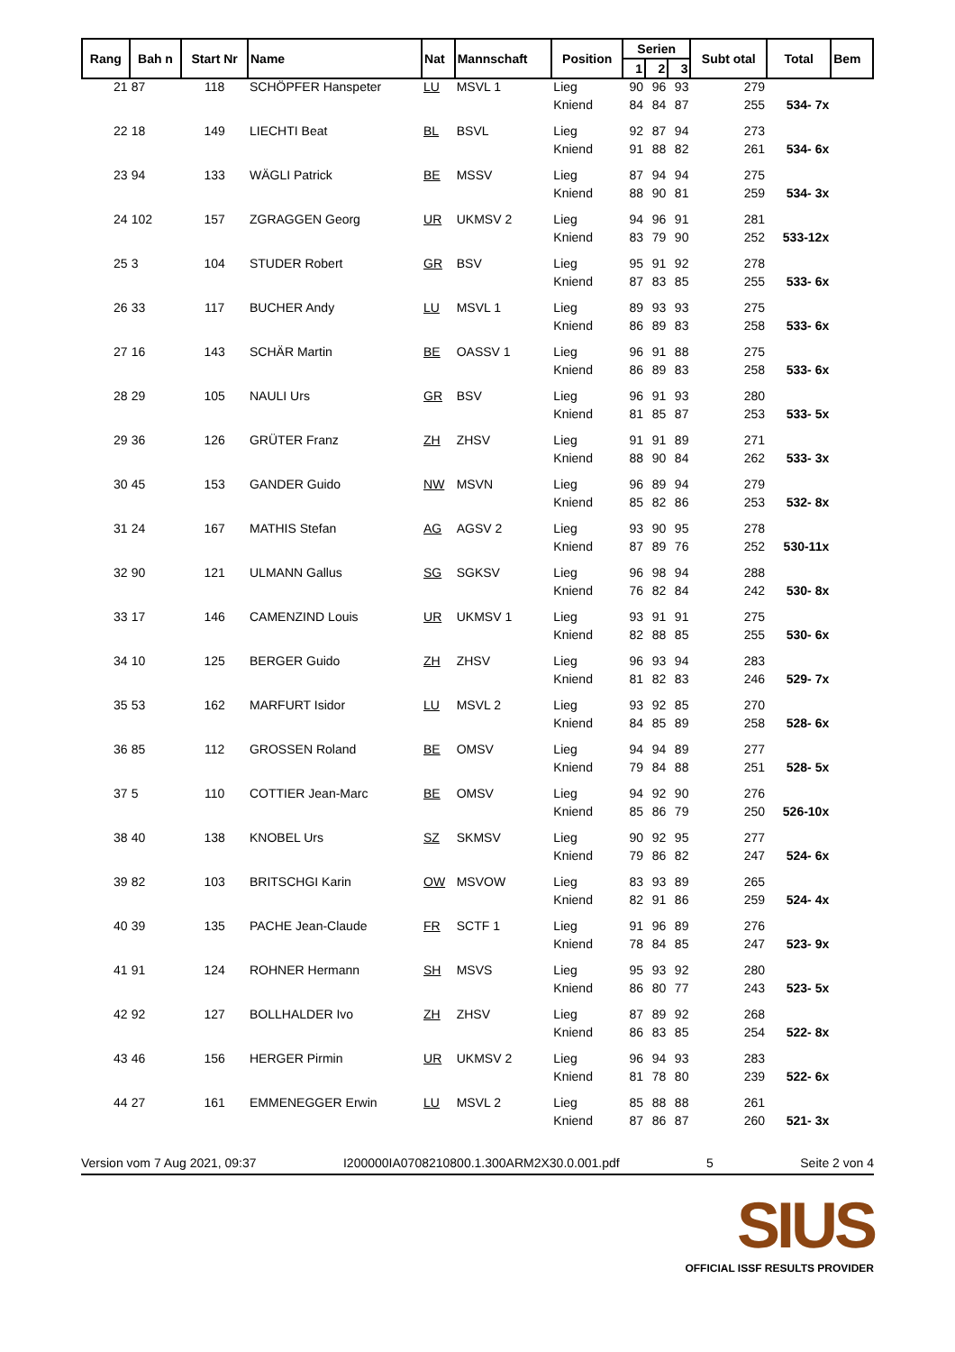| Rang | Bah n | Start Nr | Name | Nat | Mannschaft | Position | Serien | | | Subt otal | Total | Bem |
| --- | --- | --- | --- | --- | --- | --- | --- | --- | --- | --- | --- | --- |
| | | | | | | | 1 | 2 | 3 | | | |
| 21 | 87 | 118 | SCHÖPFER Hanspeter | LU | MSVL 1 | Lieg | 90 | 96 | 93 | 279 | | |
| | | | | | | Kniend | 84 | 84 | 87 | 255 | 534- 7x | |
| 22 | 18 | 149 | LIECHTI Beat | BL | BSVL | Lieg | 92 | 87 | 94 | 273 | | |
| | | | | | | Kniend | 91 | 88 | 82 | 261 | 534- 6x | |
| 23 | 94 | 133 | WÄGLI Patrick | BE | MSSV | Lieg | 87 | 94 | 94 | 275 | | |
| | | | | | | Kniend | 88 | 90 | 81 | 259 | 534- 3x | |
| 24 | 102 | 157 | ZGRAGGEN Georg | UR | UKMSV 2 | Lieg | 94 | 96 | 91 | 281 | | |
| | | | | | | Kniend | 83 | 79 | 90 | 252 | 533-12x | |
| 25 | 3 | 104 | STUDER Robert | GR | BSV | Lieg | 95 | 91 | 92 | 278 | | |
| | | | | | | Kniend | 87 | 83 | 85 | 255 | 533- 6x | |
| 26 | 33 | 117 | BUCHER Andy | LU | MSVL 1 | Lieg | 89 | 93 | 93 | 275 | | |
| | | | | | | Kniend | 86 | 89 | 83 | 258 | 533- 6x | |
| 27 | 16 | 143 | SCHÄR Martin | BE | OASSV 1 | Lieg | 96 | 91 | 88 | 275 | | |
| | | | | | | Kniend | 86 | 89 | 83 | 258 | 533- 6x | |
| 28 | 29 | 105 | NAULI Urs | GR | BSV | Lieg | 96 | 91 | 93 | 280 | | |
| | | | | | | Kniend | 81 | 85 | 87 | 253 | 533- 5x | |
| 29 | 36 | 126 | GRÜTER Franz | ZH | ZHSV | Lieg | 91 | 91 | 89 | 271 | | |
| | | | | | | Kniend | 88 | 90 | 84 | 262 | 533- 3x | |
| 30 | 45 | 153 | GANDER Guido | NW | MSVN | Lieg | 96 | 89 | 94 | 279 | | |
| | | | | | | Kniend | 85 | 82 | 86 | 253 | 532- 8x | |
| 31 | 24 | 167 | MATHIS Stefan | AG | AGSV 2 | Lieg | 93 | 90 | 95 | 278 | | |
| | | | | | | Kniend | 87 | 89 | 76 | 252 | 530-11x | |
| 32 | 90 | 121 | ULMANN Gallus | SG | SGKSV | Lieg | 96 | 98 | 94 | 288 | | |
| | | | | | | Kniend | 76 | 82 | 84 | 242 | 530- 8x | |
| 33 | 17 | 146 | CAMENZIND Louis | UR | UKMSV 1 | Lieg | 93 | 91 | 91 | 275 | | |
| | | | | | | Kniend | 82 | 88 | 85 | 255 | 530- 6x | |
| 34 | 10 | 125 | BERGER Guido | ZH | ZHSV | Lieg | 96 | 93 | 94 | 283 | | |
| | | | | | | Kniend | 81 | 82 | 83 | 246 | 529- 7x | |
| 35 | 53 | 162 | MARFURT Isidor | LU | MSVL 2 | Lieg | 93 | 92 | 85 | 270 | | |
| | | | | | | Kniend | 84 | 85 | 89 | 258 | 528- 6x | |
| 36 | 85 | 112 | GROSSEN Roland | BE | OMSV | Lieg | 94 | 94 | 89 | 277 | | |
| | | | | | | Kniend | 79 | 84 | 88 | 251 | 528- 5x | |
| 37 | 5 | 110 | COTTIER Jean-Marc | BE | OMSV | Lieg | 94 | 92 | 90 | 276 | | |
| | | | | | | Kniend | 85 | 86 | 79 | 250 | 526-10x | |
| 38 | 40 | 138 | KNOBEL Urs | SZ | SKMSV | Lieg | 90 | 92 | 95 | 277 | | |
| | | | | | | Kniend | 79 | 86 | 82 | 247 | 524- 6x | |
| 39 | 82 | 103 | BRITSCHGI Karin | OW | MSVOW | Lieg | 83 | 93 | 89 | 265 | | |
| | | | | | | Kniend | 82 | 91 | 86 | 259 | 524- 4x | |
| 40 | 39 | 135 | PACHE Jean-Claude | FR | SCTF 1 | Lieg | 91 | 96 | 89 | 276 | | |
| | | | | | | Kniend | 78 | 84 | 85 | 247 | 523- 9x | |
| 41 | 91 | 124 | ROHNER Hermann | SH | MSVS | Lieg | 95 | 93 | 92 | 280 | | |
| | | | | | | Kniend | 86 | 80 | 77 | 243 | 523- 5x | |
| 42 | 92 | 127 | BOLLHALDER Ivo | ZH | ZHSV | Lieg | 87 | 89 | 92 | 268 | | |
| | | | | | | Kniend | 86 | 83 | 85 | 254 | 522- 8x | |
| 43 | 46 | 156 | HERGER Pirmin | UR | UKMSV 2 | Lieg | 96 | 94 | 93 | 283 | | |
| | | | | | | Kniend | 81 | 78 | 80 | 239 | 522- 6x | |
| 44 | 27 | 161 | EMMENEGGER Erwin | LU | MSVL 2 | Lieg | 85 | 88 | 88 | 261 | | |
| | | | | | | Kniend | 87 | 86 | 87 | 260 | 521- 3x | |
Version vom 7 Aug 2021, 09:37 I200000IA0708210800.1.300ARM2X30.0.001.pdf 5 Seite 2 von 4
SIUS
OFFICIAL ISSF RESULTS PROVIDER